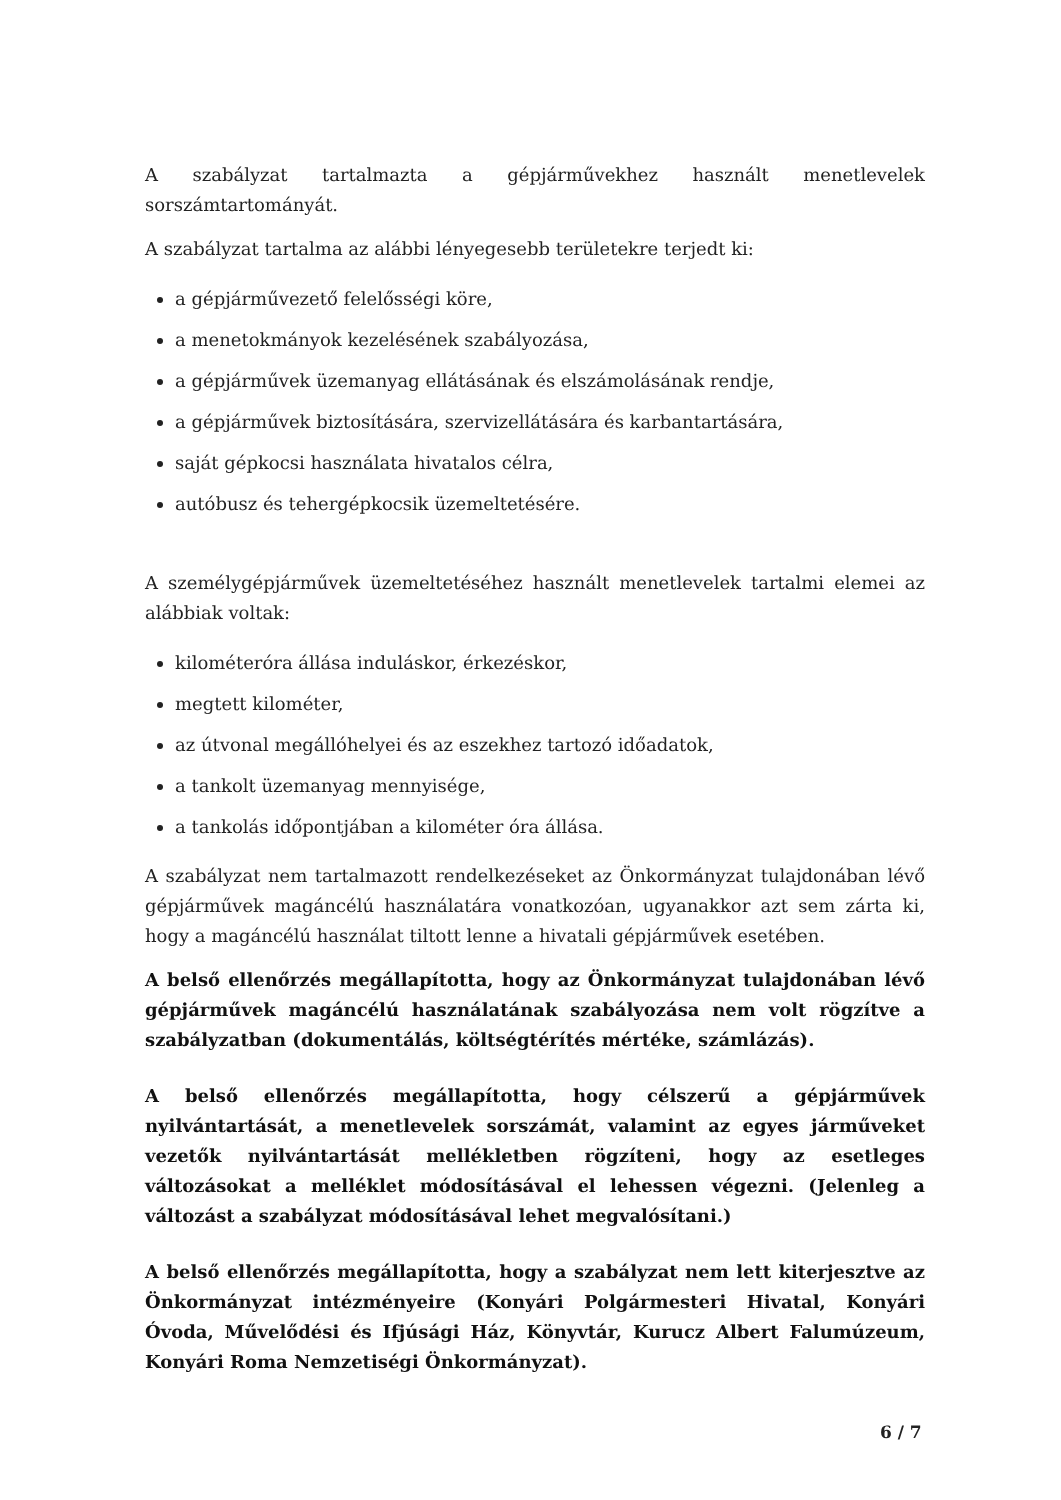A szabályzat tartalmazta a gépjárművekhez használt menetlevelek sorszámtartományát.
A szabályzat tartalma az alábbi lényegesebb területekre terjedt ki:
a gépjárművezető felelősségi köre,
a menetokmányok kezelésének szabályozása,
a gépjárművek üzemanyag ellátásának és elszámolásának rendje,
a gépjárművek biztosítására, szervizellátására és karbantartására,
saját gépkocsi használata hivatalos célra,
autóbusz és tehergépkocsik üzemeltetésére.
A személygépjárművek üzemeltetéséhez használt menetlevelek tartalmi elemei az alábbiak voltak:
kilométeróra állása induláskor, érkezéskor,
megtett kilométer,
az útvonal megállóhelyei és az eszekhez tartozó időadatok,
a tankolt üzemanyag mennyisége,
a tankolás időpontjában a kilométer óra állása.
A szabályzat nem tartalmazott rendelkezéseket az Önkormányzat tulajdonában lévő gépjárművek magáncélú használatára vonatkozóan, ugyanakkor azt sem zárta ki, hogy a magáncélú használat tiltott lenne a hivatali gépjárművek esetében.
A belső ellenőrzés megállapította, hogy az Önkormányzat tulajdonában lévő gépjárművek magáncélú használatának szabályozása nem volt rögzítve a szabályzatban (dokumentálás, költségtérítés mértéke, számlázás).
A belső ellenőrzés megállapította, hogy célszerű a gépjárművek nyilvántartását, a menetlevelek sorszámát, valamint az egyes járműveket vezetők nyilvántartását mellékletben rögzíteni, hogy az esetleges változásokat a melléklet módosításával el lehessen végezni. (Jelenleg a változást a szabályzat módosításával lehet megvalósítani.)
A belső ellenőrzés megállapította, hogy a szabályzat nem lett kiterjesztve az Önkormányzat intézményeire (Konyári Polgármesteri Hivatal, Konyári Óvoda, Művelődési és Ifjúsági Ház, Könyvtár, Kurucz Albert Falumúzeum, Konyári Roma Nemzetiségi Önkormányzat).
6 / 7